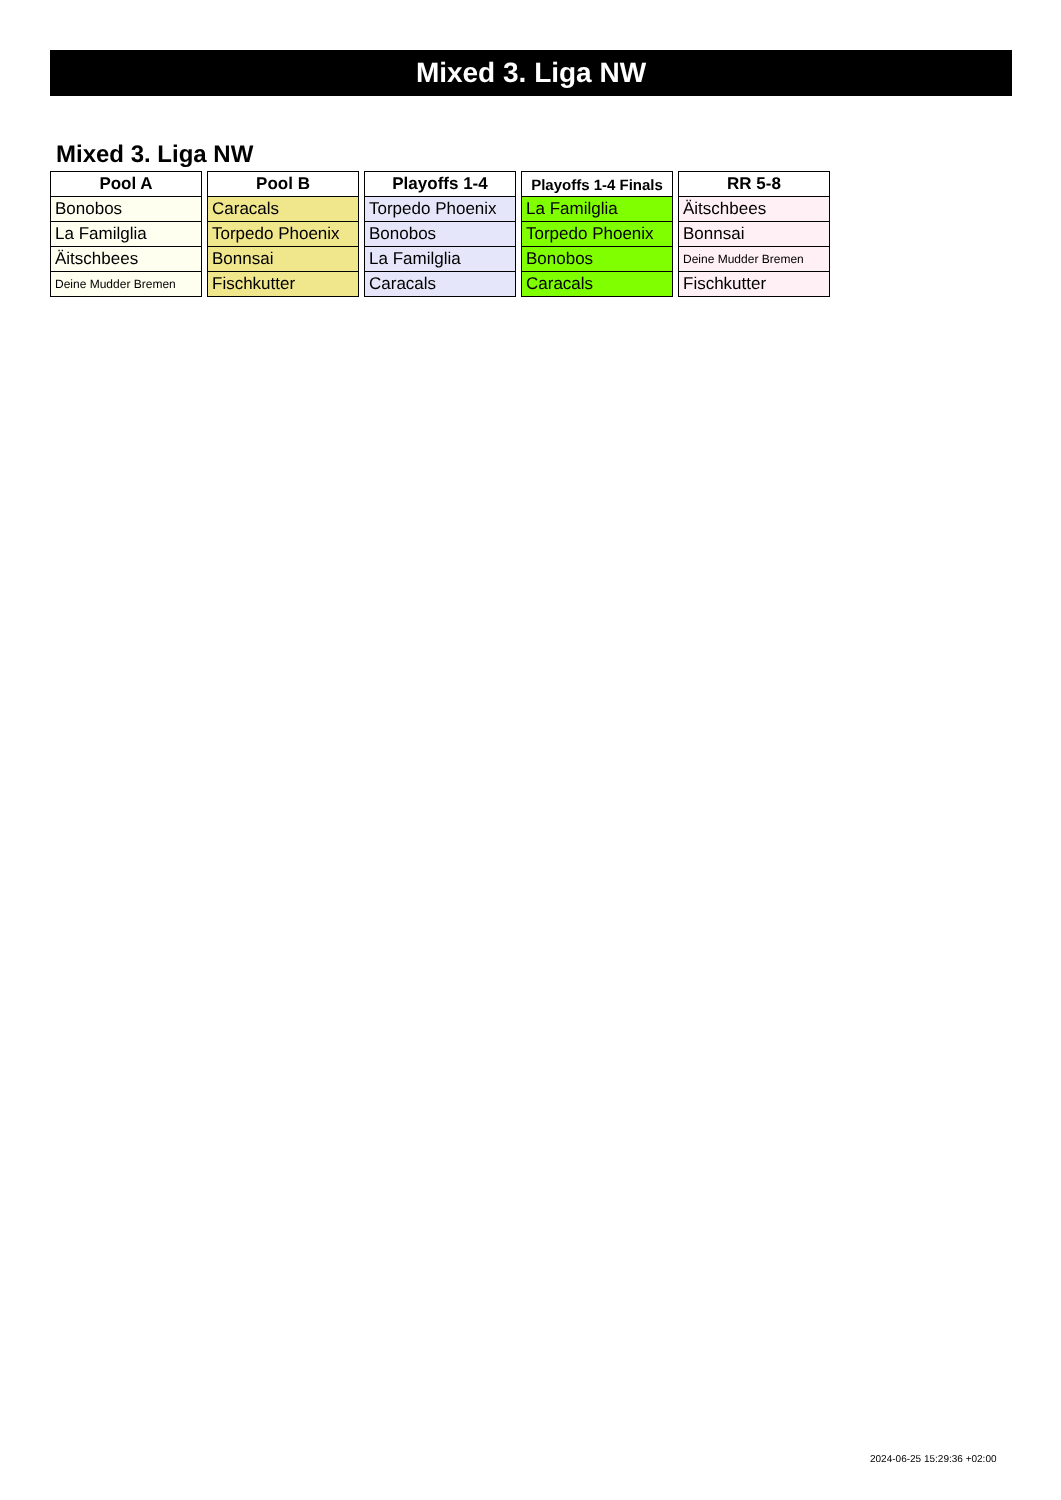Mixed 3. Liga NW
Mixed 3. Liga NW
| Pool A |
| --- |
| Bonobos |
| La Familglia |
| Äitschbees |
| Deine Mudder Bremen |
| Pool B |
| --- |
| Caracals |
| Torpedo Phoenix |
| Bonnsai |
| Fischkutter |
| Playoffs 1-4 |
| --- |
| Torpedo Phoenix |
| Bonobos |
| La Familglia |
| Caracals |
| Playoffs 1-4 Finals |
| --- |
| La Familglia |
| Torpedo Phoenix |
| Bonobos |
| Caracals |
| RR 5-8 |
| --- |
| Äitschbees |
| Bonnsai |
| Deine Mudder Bremen |
| Fischkutter |
2024-06-25 15:29:36 +02:00